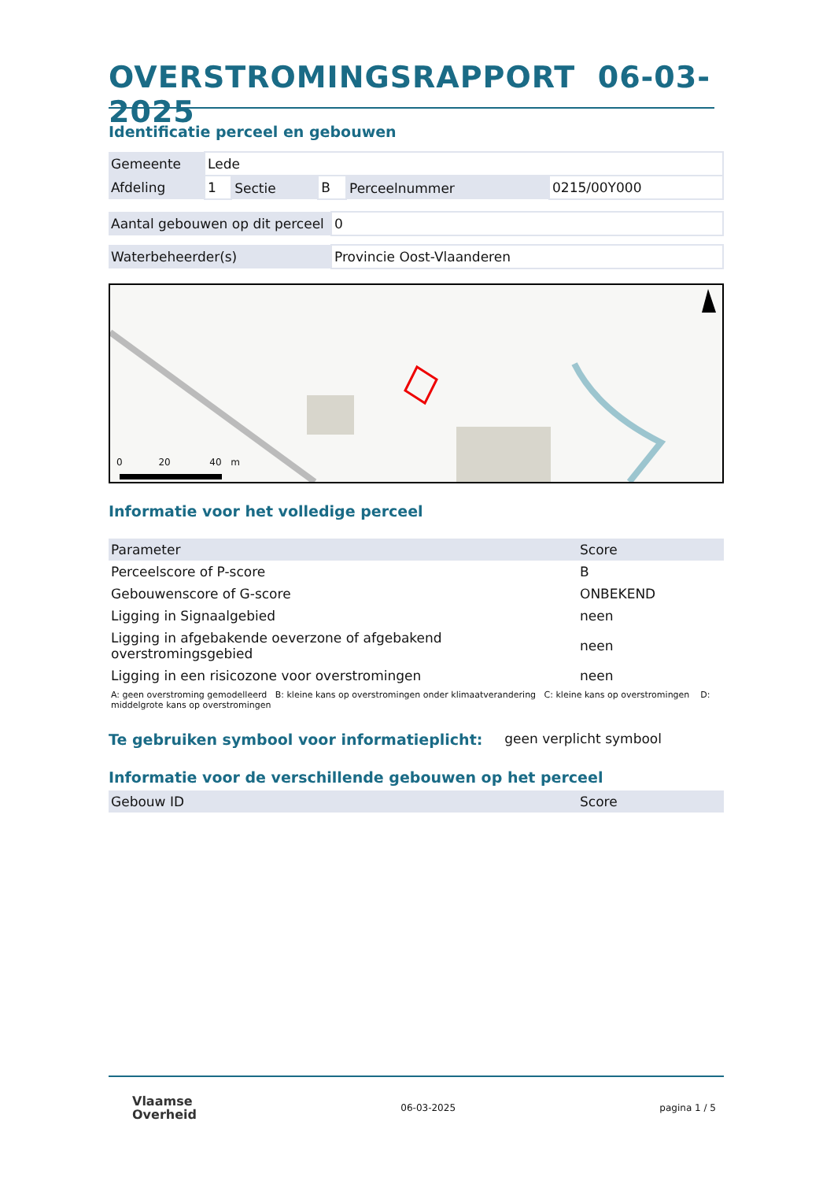OVERSTROMINGSRAPPORT 06-03-2025
Identificatie perceel en gebouwen
| Gemeente | Lede | | | | |
| Afdeling | 1 | Sectie | B | Perceelnummer | 0215/00Y000 |
| Aantal gebouwen op dit perceel | 0 |
| Waterbeheerder(s) | Provincie Oost-Vlaanderen |
0 20 40 m
Informatie voor het volledige perceel
| Parameter | Score |
| --- | --- |
| Perceelscore of P-score | B |
| Gebouwenscore of G-score | ONBEKEND |
| Ligging in Signaalgebied | neen |
| Ligging in afgebakende oeverzone of afgebakend overstromingsgebied | neen |
| Ligging in een risicozone voor overstromingen | neen |
A: geen overstroming gemodelleerd B: kleine kans op overstromingen onder klimaatverandering C: kleine kans op overstromingen D: middelgrote kans op overstromingen
Te gebruiken symbool voor informatieplicht:
geen verplicht symbool
Informatie voor de verschillende gebouwen op het perceel
| Gebouw ID | Score |
| --- | --- |
Vlaamse
Overheid
06-03-2025 pagina 1 / 5